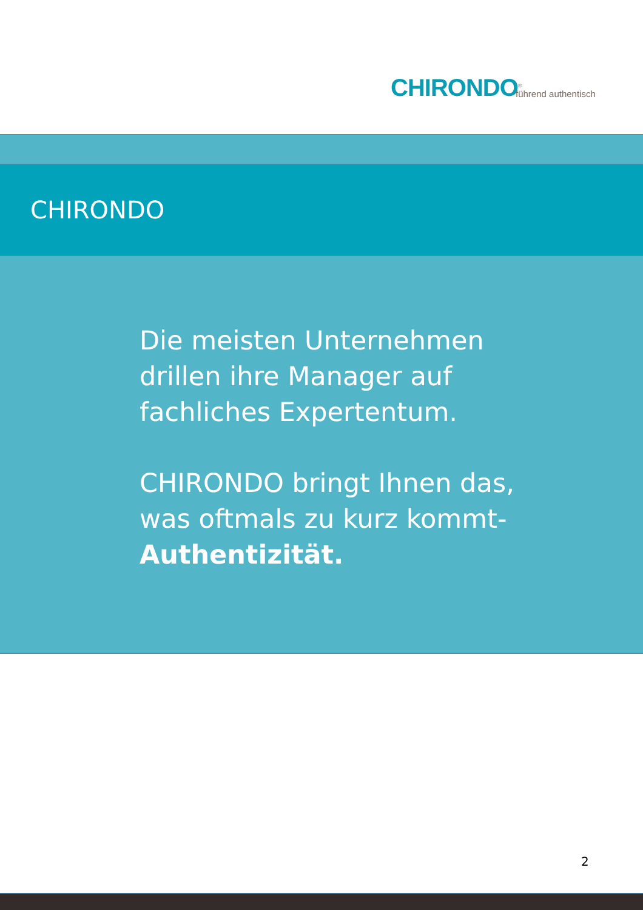CHIRONDO<sup>®</sup> führend authentisch
CHIRONDO
Die meisten Unternehmen
drillen ihre Manager auf
fachliches Expertentum.
CHIRONDO bringt Ihnen das,
was oftmals zu kurz kommt-
Authentizität.
2